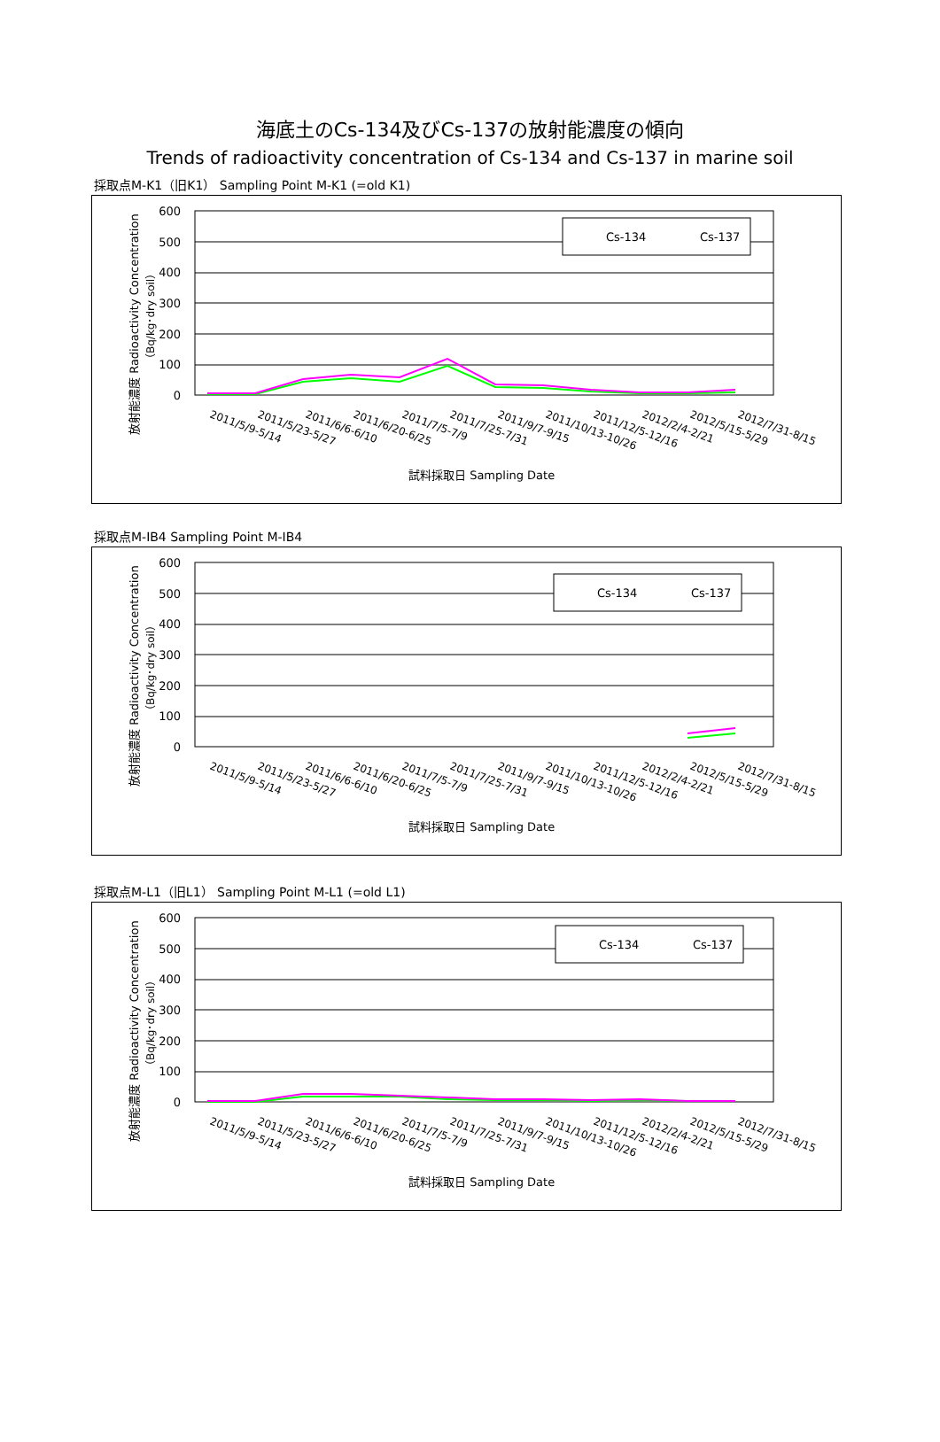海底土のCs-134及びCs-137の放射能濃度の傾向
Trends of radioactivity concentration of Cs-134 and Cs-137 in marine soil
採取点M-K1（旧K1） Sampling Point M-K1 (=old K1)
600
500
400
300
200
100
0
放射能濃度 Radioactivity Concentration
（Bq/kg･dry soil）
Cs-134
Cs-137
2011/5/9-5/14
2011/5/23-5/27
2011/6/6-6/10
2011/6/20-6/25
2011/7/5-7/9
2011/7/25-7/31
2011/9/7-9/15
2011/10/13-10/26
2011/12/5-12/16
2012/2/4-2/21
2012/5/15-5/29
2012/7/31-8/15
試料採取日 Sampling Date
採取点M-IB4 Sampling Point M-IB4
600
500
400
300
200
100
0
放射能濃度 Radioactivity Concentration
（Bq/kg･dry soil）
Cs-134
Cs-137
2011/5/9-5/14
2011/5/23-5/27
2011/6/6-6/10
2011/6/20-6/25
2011/7/5-7/9
2011/7/25-7/31
2011/9/7-9/15
2011/10/13-10/26
2011/12/5-12/16
2012/2/4-2/21
2012/5/15-5/29
2012/7/31-8/15
試料採取日 Sampling Date
採取点M-L1（旧L1） Sampling Point M-L1 (=old L1)
600
500
400
300
200
100
0
放射能濃度 Radioactivity Concentration
（Bq/kg･dry soil）
Cs-134
Cs-137
2011/5/9-5/14
2011/5/23-5/27
2011/6/6-6/10
2011/6/20-6/25
2011/7/5-7/9
2011/7/25-7/31
2011/9/7-9/15
2011/10/13-10/26
2011/12/5-12/16
2012/2/4-2/21
2012/5/15-5/29
2012/7/31-8/15
試料採取日 Sampling Date